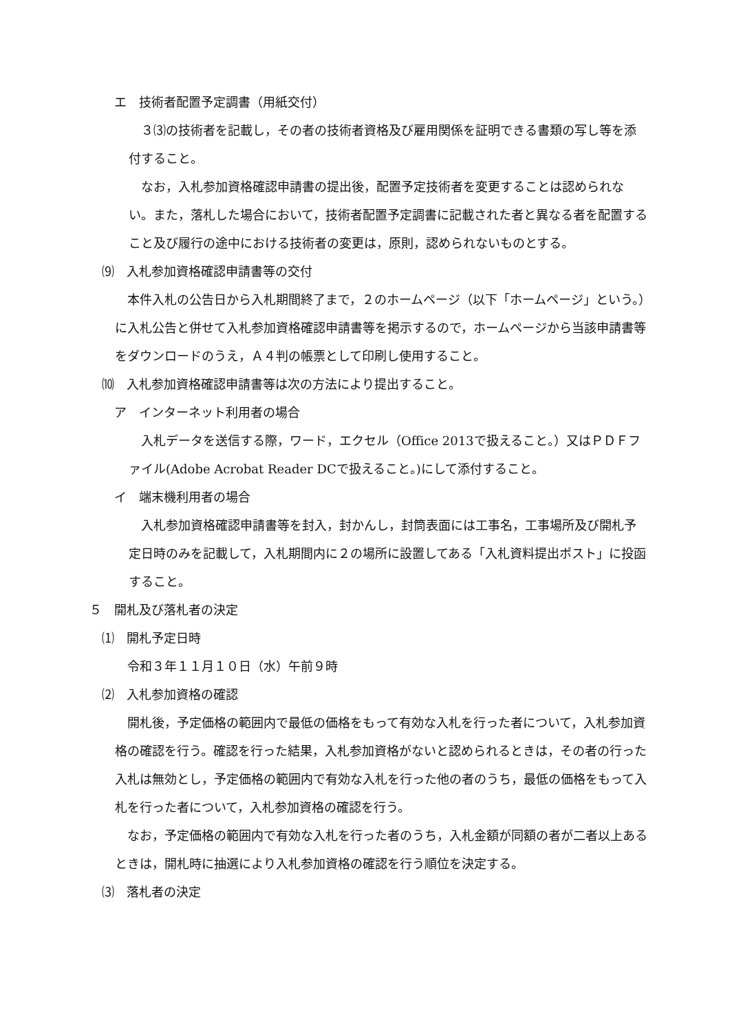エ　技術者配置予定調書（用紙交付）
　３⑶の技術者を記載し，その者の技術者資格及び雇用関係を証明できる書類の写し等を添付すること。
　なお，入札参加資格確認申請書の提出後，配置予定技術者を変更することは認められない。また，落札した場合において，技術者配置予定調書に記載された者と異なる者を配置すること及び履行の途中における技術者の変更は，原則，認められないものとする。
⑼　入札参加資格確認申請書等の交付
　本件入札の公告日から入札期間終了まで，２のホームページ（以下「ホームページ」という。）に入札公告と併せて入札参加資格確認申請書等を掲示するので，ホームページから当該申請書等をダウンロードのうえ，Ａ４判の帳票として印刷し使用すること。
⑽　入札参加資格確認申請書等は次の方法により提出すること。
ア　インターネット利用者の場合
　入札データを送信する際，ワード，エクセル（Office 2013で扱えること。）又はＰＤＦファイル(Adobe Acrobat Reader DCで扱えること。)にして添付すること。
イ　端末機利用者の場合
　入札参加資格確認申請書等を封入，封かんし，封筒表面には工事名，工事場所及び開札予定日時のみを記載して，入札期間内に２の場所に設置してある「入札資料提出ポスト」に投函すること。
５　開札及び落札者の決定
⑴　開札予定日時
　令和３年１１月１０日（水）午前９時
⑵　入札参加資格の確認
　開札後，予定価格の範囲内で最低の価格をもって有効な入札を行った者について，入札参加資格の確認を行う。確認を行った結果，入札参加資格がないと認められるときは，その者の行った入札は無効とし，予定価格の範囲内で有効な入札を行った他の者のうち，最低の価格をもって入札を行った者について，入札参加資格の確認を行う。
　なお，予定価格の範囲内で有効な入札を行った者のうち，入札金額が同額の者が二者以上あるときは，開札時に抽選により入札参加資格の確認を行う順位を決定する。
⑶　落札者の決定